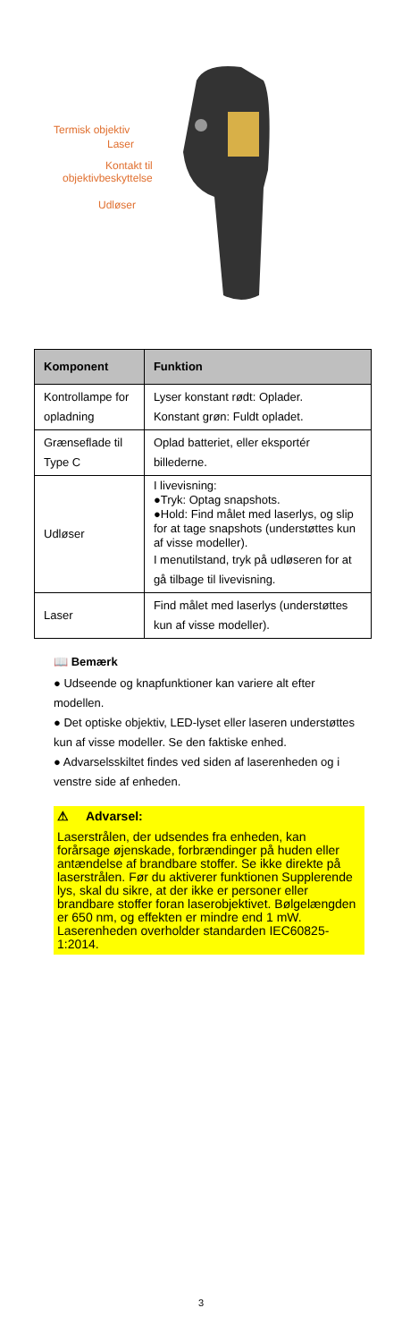Termisk objektiv
Laser
Kontakt til
objektivbeskyttelse
Udløser
| Komponent | Funktion |
| --- | --- |
| Kontrollampe for opladning | Lyser konstant rødt: Oplader. Konstant grøn: Fuldt opladet. |
| Grænseflade til Type C | Oplad batteriet, eller eksportér billederne. |
| Udløser | I livevisning: ●Tryk: Optag snapshots. ●Hold: Find målet med laserlys, og slip for at tage snapshots (understøttes kun af visse modeller). I menutilstand, tryk på udløseren for at gå tilbage til livevisning. |
| Laser | Find målet med laserlys (understøttes kun af visse modeller). |
📖 Bemærk
● Udseende og knapfunktioner kan variere alt efter modellen.
● Det optiske objektiv, LED-lyset eller laseren understøttes kun af visse modeller. Se den faktiske enhed.
● Advarselsskiltet findes ved siden af laserenheden og i venstre side af enheden.
⚠ Advarsel:
Laserstrålen, der udsendes fra enheden, kan forårsage øjenskade, forbrændinger på huden eller antændelse af brandbare stoffer. Se ikke direkte på laserstrålen. Før du aktiverer funktionen Supplerende lys, skal du sikre, at der ikke er personer eller brandbare stoffer foran laserobjektivet. Bølgelængden er 650 nm, og effekten er mindre end 1 mW. Laserenheden overholder standarden IEC60825-1:2014.
3